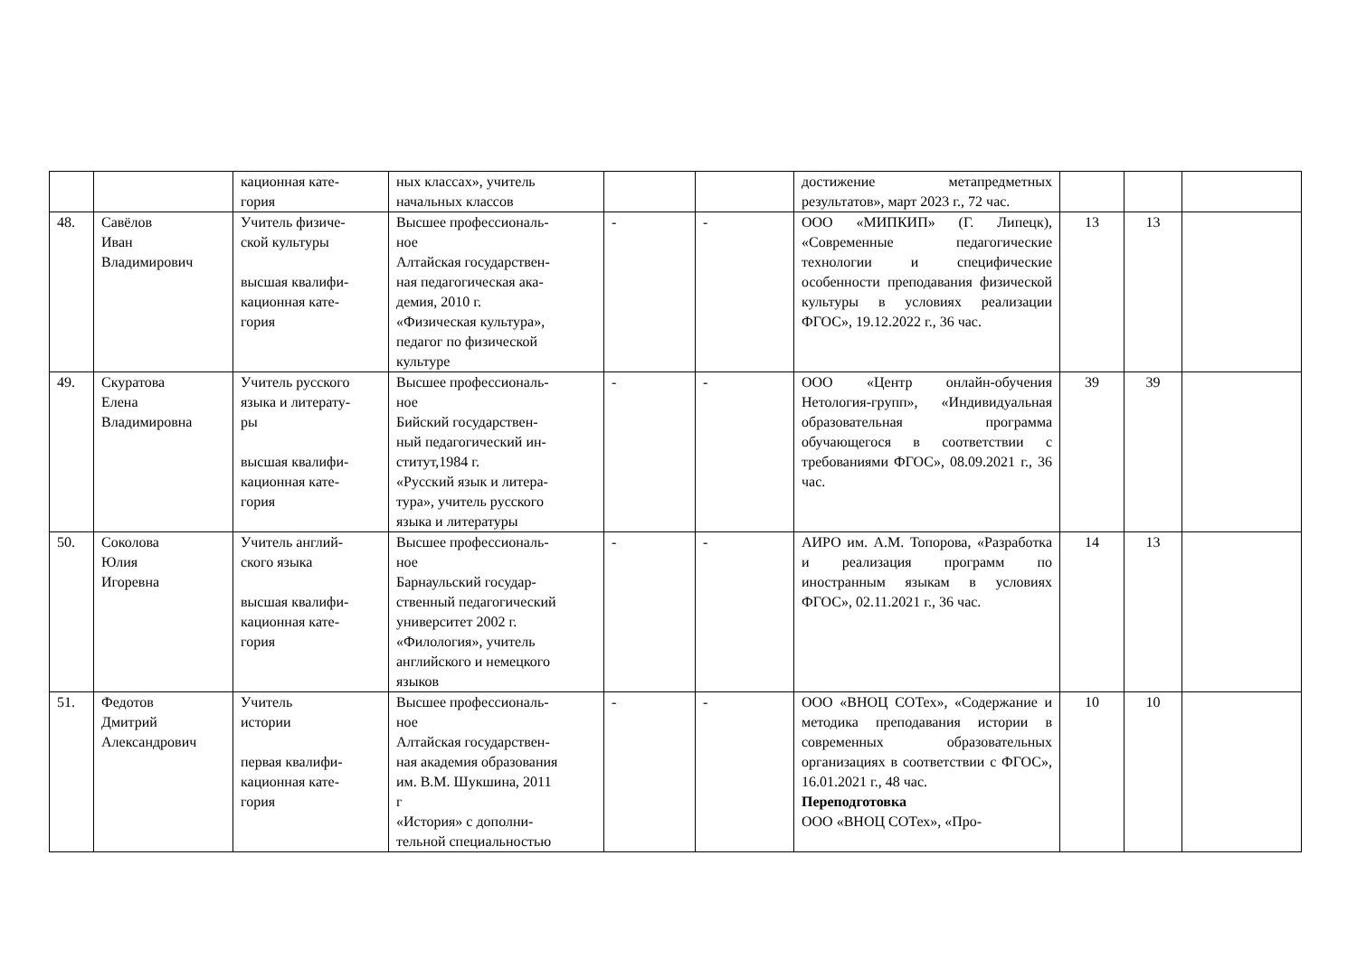| | | кационная кате- гория | ных классах», учитель начальных классов | | | достижение метапредметных результатов», март 2023 г., 72 час. | | | |
| 48. | Савёлов Иван Владимирович | Учитель физиче- ской культуры высшая квалифи- кационная кате- гория | Высшее профессиональ- ное Алтайская государствен- ная педагогическая ака- демия, 2010 г. «Физическая культура», педагог по физической культуре | - | - | ООО «МИПКИП» (Г. Липецк), «Современные педагогические технологии и специфические особенности преподавания физической культуры в условиях реализации ФГОС», 19.12.2022 г., 36 час. | 13 | 13 | |
| 49. | Скуратова Елена Владимировна | Учитель русского языка и литерату- ры высшая квалифи- кационная кате- гория | Высшее профессиональ- ное Бийский государствен- ный педагогический ин- ститут,1984 г. «Русский язык и литера- тура», учитель русского языка и литературы | - | - | ООО «Центр онлайн-обучения Нетология-групп», «Индивидуальная образовательная программа обучающегося в соответствии с требованиями ФГОС», 08.09.2021 г., 36 час. | 39 | 39 | |
| 50. | Соколова Юлия Игоревна | Учитель англий- ского языка высшая квалифи- кационная кате- гория | Высшее профессиональ- ное Барнаульский государ- ственный педагогический университет 2002 г. «Филология», учитель английского и немецкого языков | - | - | АИРО им. А.М. Топорова, «Разработка и реализация программ по иностранным языкам в условиях ФГОС», 02.11.2021 г., 36 час. | 14 | 13 | |
| 51. | Федотов Дмитрий Александрович | Учитель истории первая квалифи- кационная кате- гория | Высшее профессиональ- ное Алтайская государствен- ная академия образования им. В.М. Шукшина, 2011 г «История» с дополни- тельной специальностью | - | - | ООО «ВНОЦ СОТех», «Содержание и методика преподавания истории в современных образовательных организациях в соответствии с ФГОС», 16.01.2021 г., 48 час. Переподготовка ООО «ВНОЦ СОТех», «Про- | 10 | 10 | |